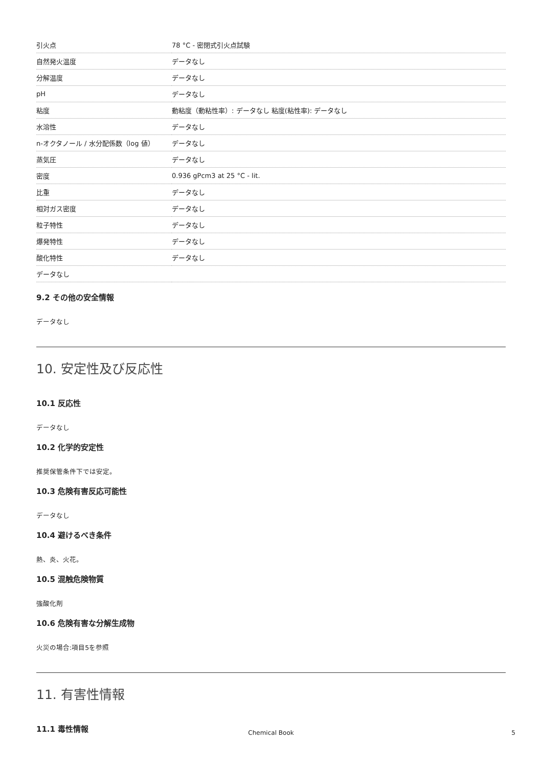| 引火点 | 78 °C - 密閉式引火点試験 |
| 自然発火温度 | データなし |
| 分解温度 | データなし |
| pH | データなし |
| 粘度 | 動粘度（動粘性率）: データなし 粘度(粘性率): データなし |
| 水溶性 | データなし |
| n-オクタノール / 水分配係数（log 値） | データなし |
| 蒸気圧 | データなし |
| 密度 | 0.936 gPcm3 at 25 °C - lit. |
| 比重 | データなし |
| 相対ガス密度 | データなし |
| 粒子特性 | データなし |
| 爆発特性 | データなし |
| 酸化特性 | データなし |
| データなし | |
9.2 その他の安全情報
データなし
10. 安定性及び反応性
10.1 反応性
データなし
10.2 化学的安定性
推奨保管条件下では安定。
10.3 危険有害反応可能性
データなし
10.4 避けるべき条件
熱、炎、火花。
10.5 混触危険物質
強酸化剤
10.6 危険有害な分解生成物
火災の場合:項目5を参照
11. 有害性情報
11.1 毒性情報
Chemical Book 5